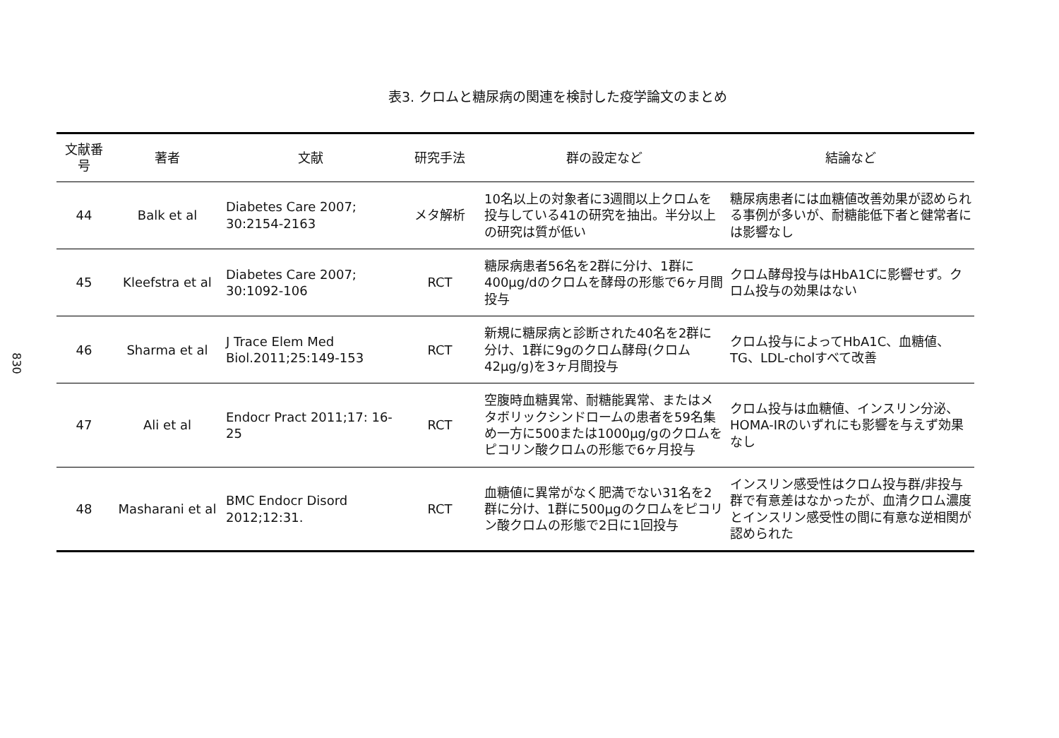830
表3. クロムと糖尿病の関連を検討した疫学論文のまとめ
| 文献番号 | 著者 | 文献 | 研究手法 | 群の設定など | 結論など |
| --- | --- | --- | --- | --- | --- |
| 44 | Balk et al | Diabetes Care 2007; 30:2154-2163 | メタ解析 | 10名以上の対象者に3週間以上クロムを投与している41の研究を抽出。半分以上の研究は質が低い | 糖尿病患者には血糖値改善効果が認められる事例が多いが、耐糖能低下者と健常者には影響なし |
| 45 | Kleefstra et al | Diabetes Care 2007; 30:1092-106 | RCT | 糖尿病患者56名を2群に分け、1群に400μg/dのクロムを酵母の形態で6ヶ月間投与 | クロム酵母投与はHbA1Cに影響せず。クロム投与の効果はない |
| 46 | Sharma et al | J Trace Elem Med Biol.2011;25:149-153 | RCT | 新規に糖尿病と診断された40名を2群に分け、1群に9gのクロム酵母(クロム42μg/g)を3ヶ月間投与 | クロム投与によってHbA1C、血糖値、TG、LDL-cholすべて改善 |
| 47 | Ali et al | Endocr Pract 2011;17: 16-25 | RCT | 空腹時血糖異常、耐糖能異常、またはメタボリックシンドロームの患者を59名集め一方に500または1000μg/gのクロムをピコリン酸クロムの形態で6ヶ月投与 | クロム投与は血糖値、インスリン分泌、HOMA-IRのいずれにも影響を与えず効果なし |
| 48 | Masharani et al | BMC Endocr Disord 2012;12:31. | RCT | 血糖値に異常がなく肥満でない31名を2群に分け、1群に500μgのクロムをピコリン酸クロムの形態で2日に1回投与 | インスリン感受性はクロム投与群/非投与群で有意差はなかったが、血清クロム濃度とインスリン感受性の間に有意な逆相関が認められた |